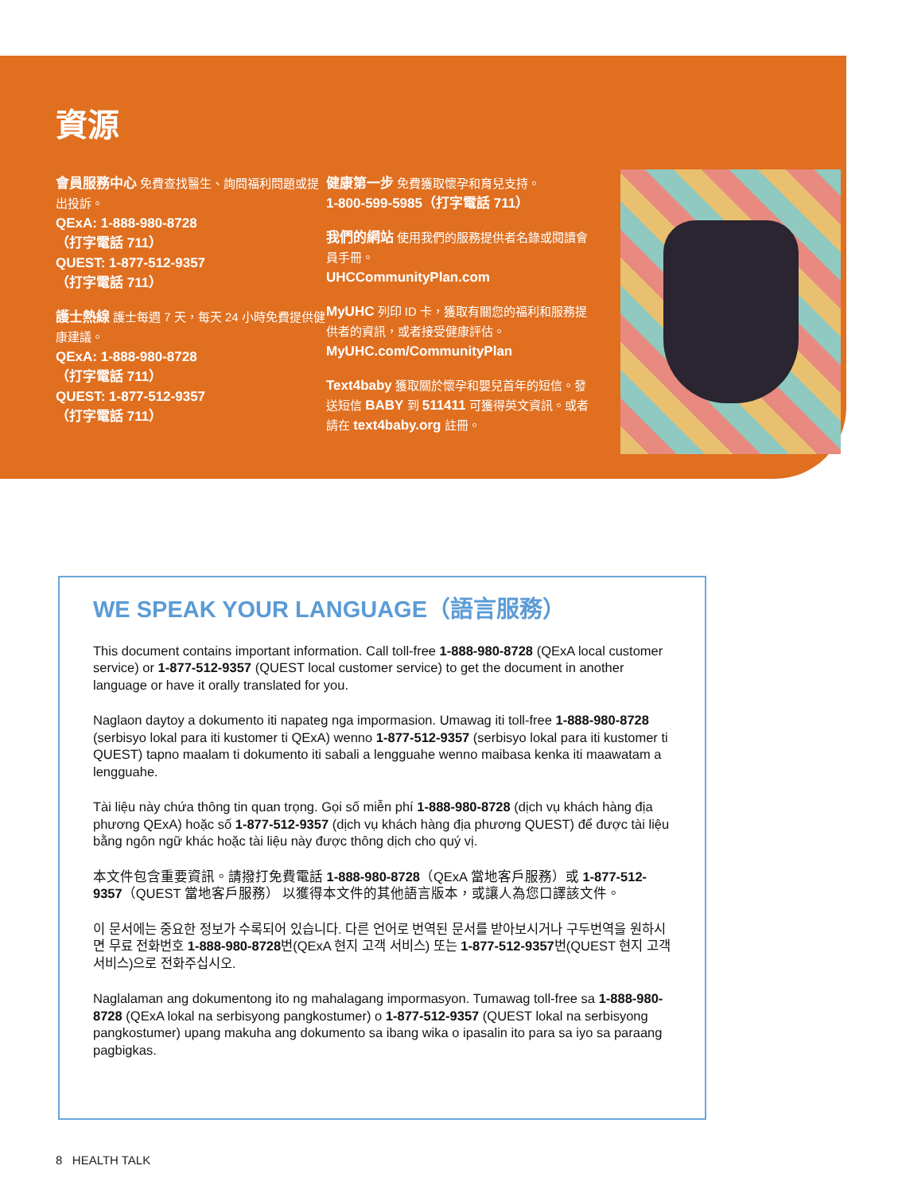資源
會員服務中心 免費查找醫生、詢問福利問題或提出投訴。
QExA: 1-888-980-8728
（打字電話 711）
QUEST: 1-877-512-9357
（打字電話 711）
護士熱線 護士每週 7 天，每天 24 小時免費提供健康建議。
QExA: 1-888-980-8728
（打字電話 711）
QUEST: 1-877-512-9357
（打字電話 711）
健康第一步 免費獲取懷孕和育兒支持。
1-800-599-5985（打字電話 711）
我們的網站 使用我們的服務提供者名錄或閱讀會員手冊。
UHCCommunityPlan.com
MyUHC 列印 ID 卡，獲取有關您的福利和服務提供者的資訊，或者接受健康評估。
MyUHC.com/CommunityPlan
Text4baby 獲取關於懷孕和嬰兒首年的短信。發送短信 BABY 到 511411 可獲得英文資訊。或者請在 text4baby.org 註冊。
WE SPEAK YOUR LANGUAGE（語言服務）
This document contains important information. Call toll-free 1-888-980-8728 (QExA local customer service) or 1-877-512-9357 (QUEST local customer service) to get the document in another language or have it orally translated for you.
Naglaon daytoy a dokumento iti napateg nga impormasion. Umawag iti toll-free 1-888-980-8728 (serbisyo lokal para iti kustomer ti QExA) wenno 1-877-512-9357 (serbisyo lokal para iti kustomer ti QUEST) tapno maalam ti dokumento iti sabali a lengguahe wenno maibasa kenka iti maawatam a lengguahe.
Tài liệu này chứa thông tin quan trọng. Gọi số miễn phí 1-888-980-8728 (dịch vụ khách hàng địa phương QExA) hoặc số 1-877-512-9357 (dịch vụ khách hàng địa phương QUEST) để được tài liệu bằng ngôn ngữ khác hoặc tài liệu này được thông dịch cho quý vị.
本文件包含重要資訊。請撥打免費電話 1-888-980-8728（QExA 當地客戶服務）或 1-877-512-9357（QUEST 當地客戶服務） 以獲得本文件的其他語言版本，或讓人為您口譯該文件。
이 문서에는 중요한 정보가 수록되어 있습니다. 다른 언어로 번역된 문서를 받아보시거나 구두번역을 원하시면 무료 전화번호 1-888-980-8728번(QExA 현지 고객 서비스) 또는 1-877-512-9357번(QUEST 현지 고객 서비스)으로 전화주십시오.
Naglalaman ang dokumentong ito ng mahalagang impormasyon. Tumawag toll-free sa 1-888-980-8728 (QExA lokal na serbisyong pangkostumer) o 1-877-512-9357 (QUEST lokal na serbisyong pangkostumer) upang makuha ang dokumento sa ibang wika o ipasalin ito para sa iyo sa paraang pagbigkas.
8 HEALTH TALK